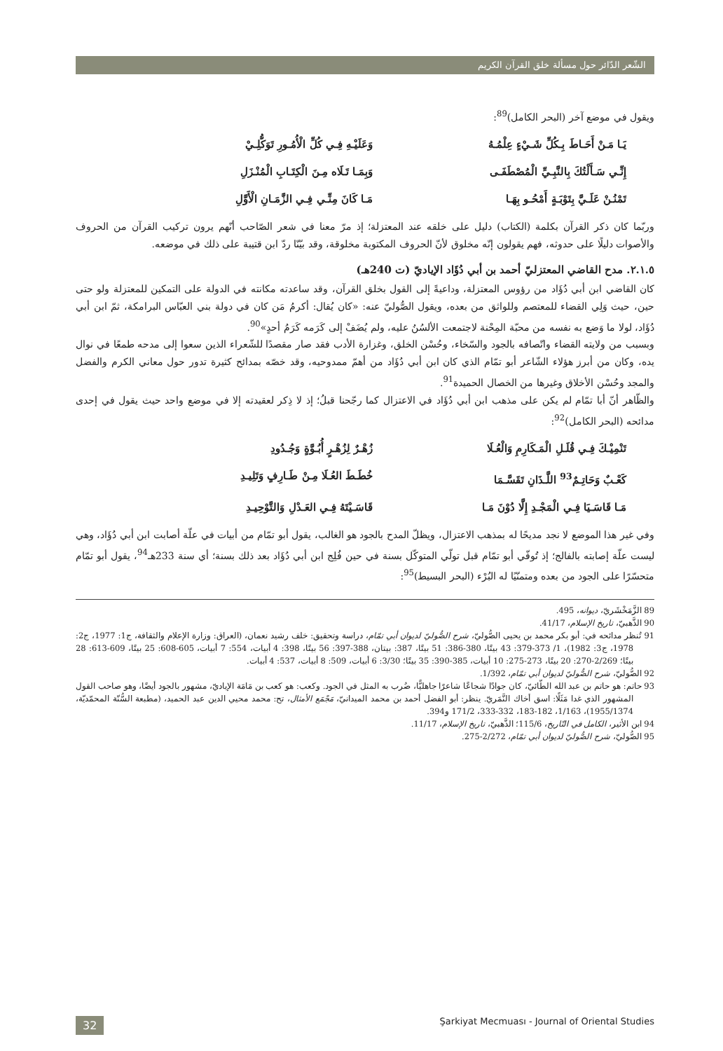الشّعر الدّائر حول مسألة خلق القرآن الكريم
ويقول في موضع آخر (البحر الكامل)<sup>89</sup>:
يَـا مَـنْ أَحَـاطَ بِـكُلِّ شَـيْءٍ عِلْمُـهُ وَعَلَيْـهِ فِـي كُلِّ الْأُمُـورِ تَوَكُّلِـيْ
إِنِّـي سَـأَلْتُكَ بِالنَّبِـيِّ الْمُصْطَفَـى وَبِمَـا تَـلَاه مِـنَ الْكِتَـابِ الْمُنْـزَلِ
تَمْنُـنْ عَلَـيَّ بِتَوْبَـةٍ أَمْحُـو بِهَـا مَـا كَانَ مِنِّـي فِـي الزَّمَـانِ الْأَوَّلِ
وربّما كان ذكر القرآن بكلمة (الكتاب) دليل على خلقه عند المعتزلة؛ إذ مرّ معنا في شعر الصّاحب أنّهم يرون تركيب القرآن من الحروف والأصوات دليلًا على حدوثه، فهم يقولون إنّه مخلوق لأنّ الحروف المكتوبة مخلوقة، وقد بيّنّا ردّ ابن قتيبة على ذلك في موضعه.
٢.١.٥. مدح القاضي المعتزليّ أحمد بن أبي دُؤَاد الإياديّ (ت 240هـ)
كان القاضي ابن أبي دُؤَاد من رؤوس المعتزلة، وداعيةً إلى القول بخلق القرآن، وقد ساعدته مكانته في الدولة على التمكين للمعتزلة ولو حتى حين، حيث وَلِي القضاء للمعتصم وللواثق من بعده، ويقول الصُّوليّ عنه: «كان يُقال: أكرمُ مَن كان في دولة بني العبّاس البرامكة، ثمّ ابن أبي دُؤَاد، لولا ما وَضع به نفسه من محبّة المِحْنة لاجتمعت الألسُنُ عليه، ولم يُضَفْ إلى كَرَمه كَرَمُ أحدٍ»<sup>90</sup>.
وبسبب من ولايته القضاء واتّصافه بالجود والسّخاء، وحُسْن الخلق، وغزارة الأدب فقد صار مقصدًا للشّعراء الذين سعوا إلى مدحه طمعًا في نوال يده، وكان من أبرز هؤلاء الشّاعر أبو تمّام الذي كان ابن أبي دُؤَاد من أهمّ ممدوحيه، وقد خصّه بمدائح كثيرة تدور حول معاني الكرم والفضل والمجد وحُسْن الأخلاق وغيرها من الخصال الحميدة<sup>91</sup>.
والظّاهر أنّ أبا تمّام لم يكن على مذهب ابن أبي دُؤَاد في الاعتزال كما رجّحنا قبلُ؛ إذ لا ذِكر لعقيدته إلا في موضع واحد حيث يقول في إحدى مدائحه (البحر الكامل)<sup>92</sup>:
تَنْمِيْـكَ فِـي قُلَـلِ الْمَـكَارِمِ وَالْعُـلَا زُهْـرٌ لِزُهْـرٍ أُبُـوَّةٍ وَجُـدُودِ
كَعْـبٌ وَحَاتِـمٌ<sup>93</sup> اللَّـذَانِ تَقَسَّـمَا خُطَـطَ العُـلَا مِـنْ طَـارِفٍ وَتَلِيـدِ
مَـا قَاسَـيَا فِـي الْمَجْـدِ إِلَّا دُوْنَ مَـا قَاسَـيْتَهُ فِـي العَـدْلِ وَالتَّوْحِيـدِ
وفي غير هذا الموضع لا نجد مديحًا له بمذهب الاعتزال، ويظلّ المدح بالجود هو الغالب، يقول أبو تمّام من أبيات في علّة أصابت ابن أبي دُؤَاد، وهي ليست علّة إصابته بالفالج؛ إذ تُوفّي أبو تمّام قبل تولّي المتوكّل بسنة في حين فُلِج ابن أبي دُؤَاد بعد ذلك بسنة؛ أي سنة 233هـ<sup>94</sup>، يقول أبو تمّام متحسّرًا على الجود من بعده ومتمنّيًا له البُرْء (البحر البسيط)<sup>95</sup>:
89 الزَّمَخْشَريّ، ديوانه، 495.
90 الذَّهبيّ، تاريخ الإسلام، 41/17.
91 تُنظر مدائحه في: أبو بكر محمد بن يحيى الصُّوليّ، شرح الصُّوليّ لديوان أبي تمّام، دراسة وتحقيق: خلف رشيد نعمان، (العراق: وزارة الإعلام والثقافة، ج1: 1977، ج2: 1978، ج3: 1982)، 1/ 373-379: 43 بيتًا، 380-386: 51 بيتًا، 387: بيتان، 388-397: 56 بيتًا، 398: 4 أبيات، 554: 7 أبيات، 605-608: 25 بيتًا، 609-613: 28 بيتًا؛ 2/269-270: 20 بيتًا، 273-275: 10 أبيات، 385-390: 35 بيتًا؛ 3/30: 6 أبيات، 509: 8 أبيات، 537: 4 أبيات.
92 الصُّوليّ، شرح الصُّوليّ لديوان أبي تمّام، 1/392.
93 حاتم: هو حاتم بن عبد الله الطّائيّ، كان جوادًا شجاعًا شاعرًا جاهليًّا، ضُرب به المثل في الجود. وكعب: هو كعب بن مَامَة الإياديّ، مشهور بالجود أيضًا، وهو صاحب القول المشهور الذي غدا مَثَلًا: اسق أخاك النَّمَريّ. ينظر: أبو الفضل أحمد بن محمد الميدانيّ، مَجْمَع الأمثال، تح: محمد محيي الدين عبد الحميد، (مطبعة السُّنّة المحمّديّة، 1955/1374)، 1/163، 182-183، 332-333، 171/2 و394.
94 ابن الأثير، الكامل في التّاريخ، 115/6؛ الذَّهبيّ، تاريخ الإسلام، 11/17.
95 الصُّوليّ، شرح الصُّوليّ لديوان أبي تمّام، 2/272-275.
32 Şarkiyat Mecmuası - Journal of Oriental Studies